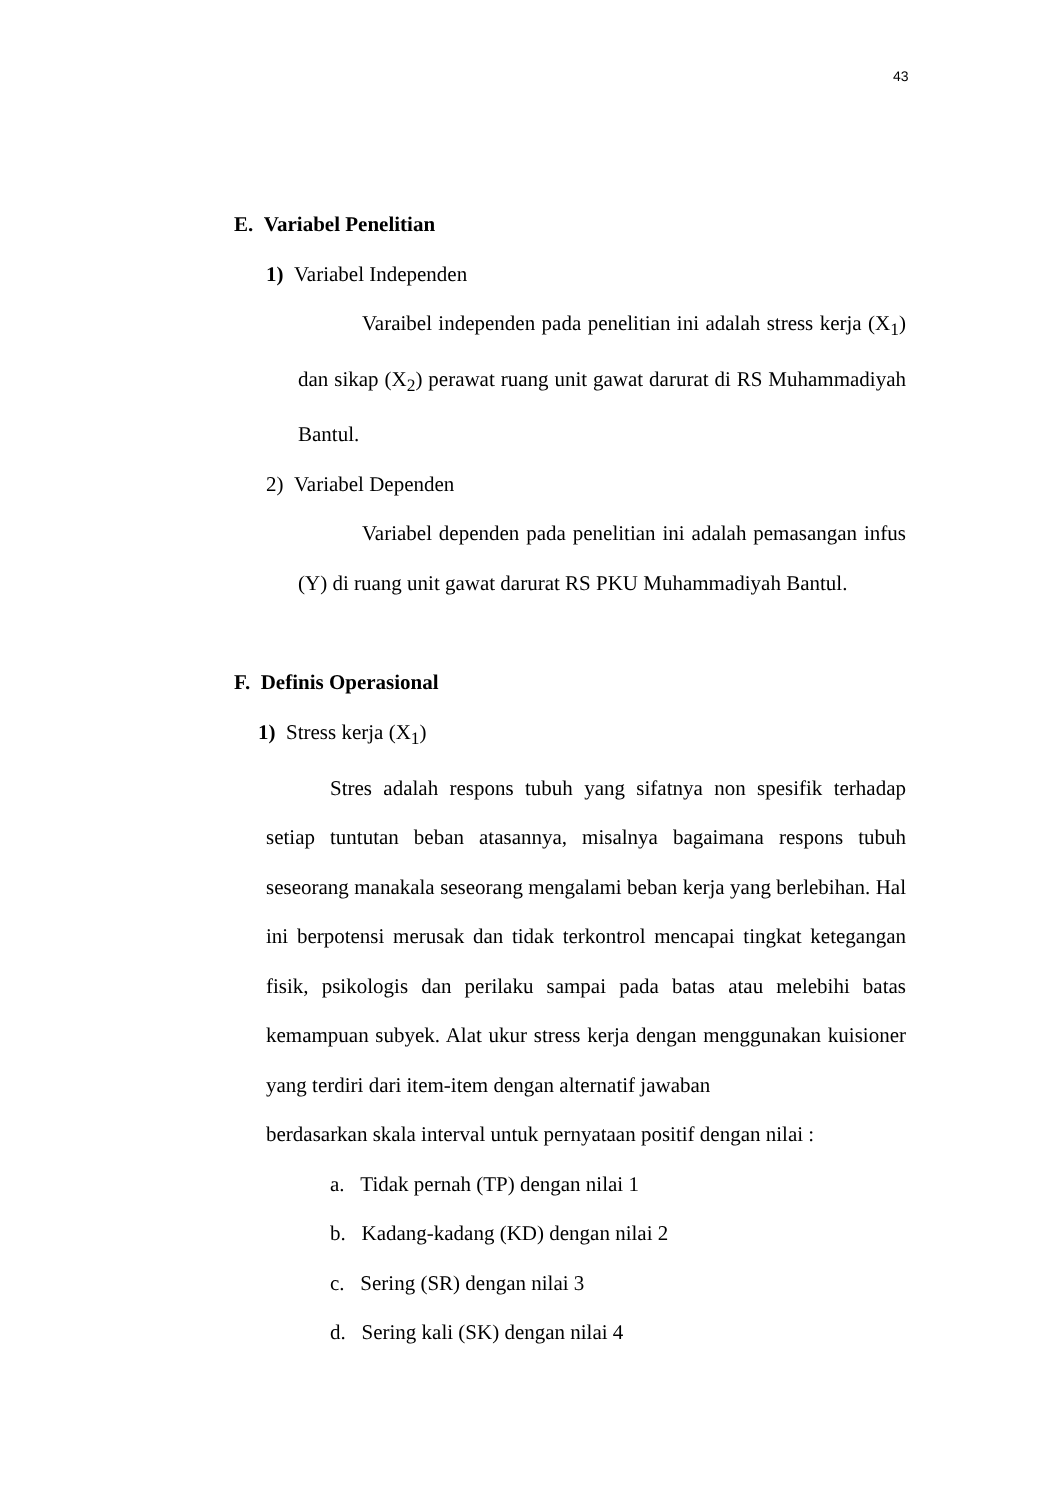43
E. Variabel Penelitian
1) Variabel Independen
Varaibel independen pada penelitian ini adalah stress kerja (X<sub>1</sub>) dan sikap (X<sub>2</sub>) perawat ruang unit gawat darurat di RS Muhammadiyah Bantul.
2) Variabel Dependen
Variabel dependen pada penelitian ini adalah pemasangan infus (Y) di ruang unit gawat darurat RS PKU Muhammadiyah Bantul.
F. Definis Operasional
1) Stress kerja (X<sub>1</sub>)
Stres adalah respons tubuh yang sifatnya non spesifik terhadap setiap tuntutan beban atasannya, misalnya bagaimana respons tubuh seseorang manakala seseorang mengalami beban kerja yang berlebihan. Hal ini berpotensi merusak dan tidak terkontrol mencapai tingkat ketegangan fisik, psikologis dan perilaku sampai pada batas atau melebihi batas kemampuan subyek. Alat ukur stress kerja dengan menggunakan kuisioner yang terdiri dari item-item dengan alternatif jawaban
berdasarkan skala interval untuk pernyataan positif dengan nilai :
a. Tidak pernah (TP) dengan nilai 1
b. Kadang-kadang (KD) dengan nilai 2
c. Sering (SR) dengan nilai 3
d. Sering kali (SK) dengan nilai 4